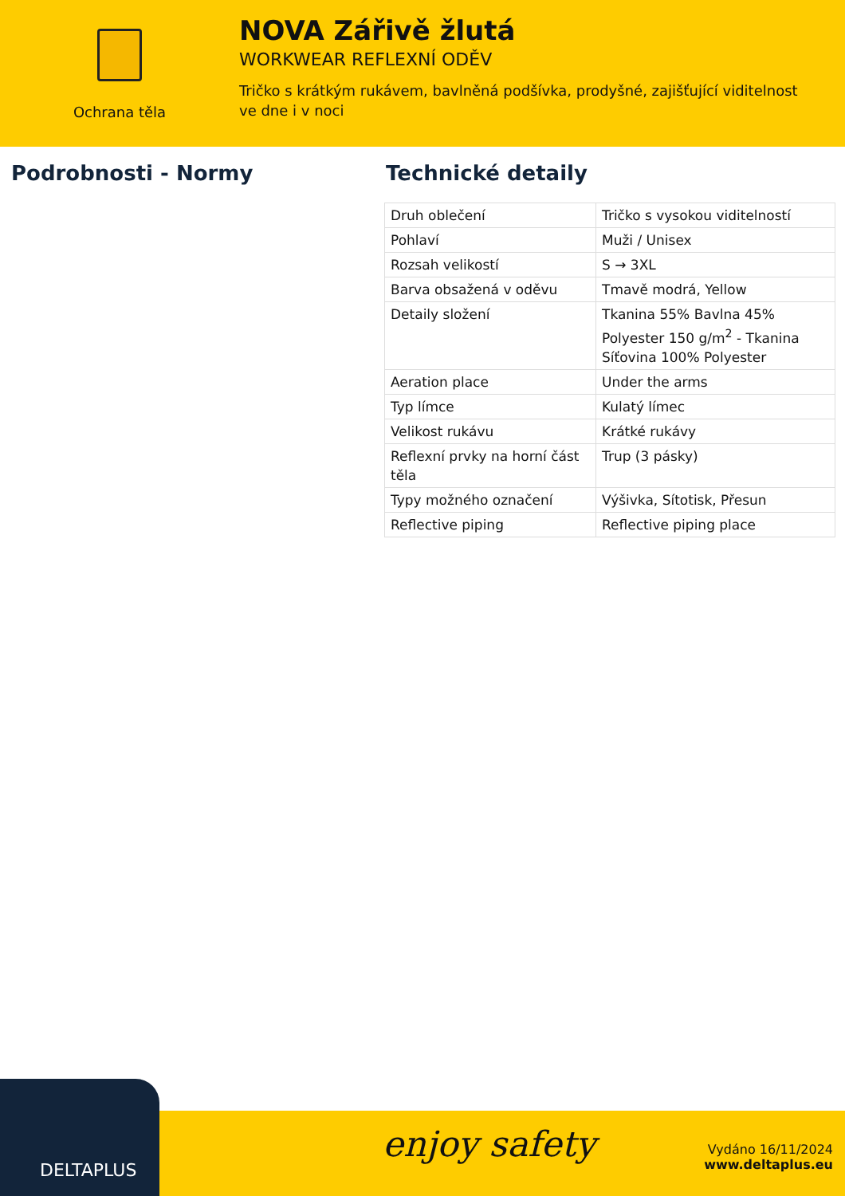Ochrana těla
NOVA Zářivě žlutá
WORKWEAR REFLEXNÍ ODĚV
Tričko s krátkým rukávem, bavlněná podšívka, prodyšné, zajišťující viditelnost ve dne i v noci
Podrobnosti - Normy Technické detaily
| Druh oblečení | Tričko s vysokou viditelností |
| Pohlaví | Muži / Unisex |
| Rozsah velikostí | S → 3XL |
| Barva obsažená v oděvu | Tmavě modrá, Yellow |
| Detaily složení | Tkanina 55% Bavlna 45% Polyester 150 g/m<sup>2</sup> - Tkanina Síťovina 100% Polyester |
| Aeration place | Under the arms |
| Typ límce | Kulatý límec |
| Velikost rukávu | Krátké rukávy |
| Reflexní prvky na horní část těla | Trup (3 pásky) |
| Typy možného označení | Výšivka, Sítotisk, Přesun |
| Reflective piping | Reflective piping place |
DELTAPLUS
enjoy safety
Vydáno 16/11/2024
www.deltaplus.eu